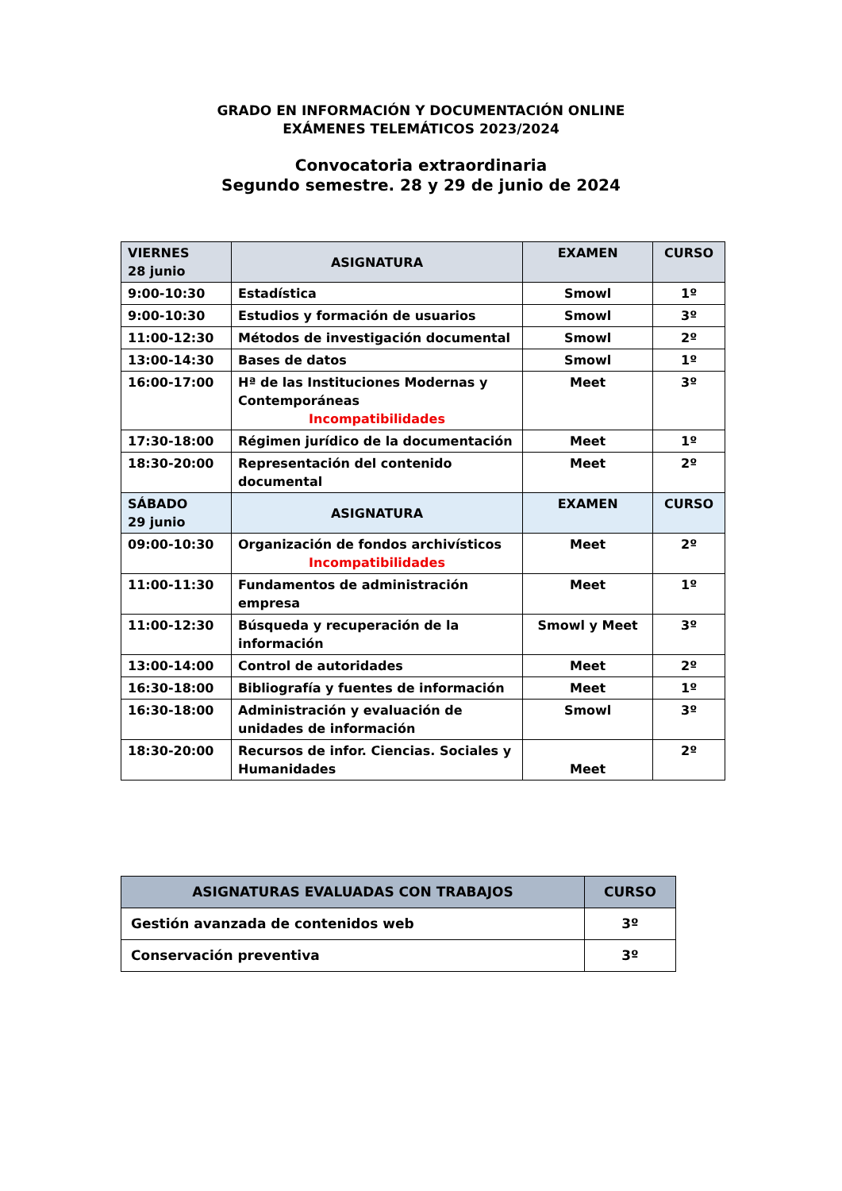GRADO EN INFORMACIÓN Y DOCUMENTACIÓN ONLINE
EXÁMENES TELEMÁTICOS 2023/2024
Convocatoria extraordinaria
Segundo semestre. 28 y 29 de junio de 2024
| VIERNES 28 junio | ASIGNATURA | EXAMEN | CURSO |
| 9:00-10:30 | Estadística | Smowl | 1º |
| 9:00-10:30 | Estudios y formación de usuarios | Smowl | 3º |
| 11:00-12:30 | Métodos de investigación documental | Smowl | 2º |
| 13:00-14:30 | Bases de datos | Smowl | 1º |
| 16:00-17:00 | Hª de las Instituciones Modernas y Contemporáneas Incompatibilidades | Meet | 3º |
| 17:30-18:00 | Régimen jurídico de la documentación | Meet | 1º |
| 18:30-20:00 | Representación del contenido documental | Meet | 2º |
| SÁBADO 29 junio | ASIGNATURA | EXAMEN | CURSO |
| 09:00-10:30 | Organización de fondos archivísticos Incompatibilidades | Meet | 2º |
| 11:00-11:30 | Fundamentos de administración empresa | Meet | 1º |
| 11:00-12:30 | Búsqueda y recuperación de la información | Smowl y Meet | 3º |
| 13:00-14:00 | Control de autoridades | Meet | 2º |
| 16:30-18:00 | Bibliografía y fuentes de información | Meet | 1º |
| 16:30-18:00 | Administración y evaluación de unidades de información | Smowl | 3º |
| 18:30-20:00 | Recursos de infor. Ciencias. Sociales y Humanidades | Meet | 2º |
| ASIGNATURAS EVALUADAS CON TRABAJOS | CURSO |
| --- | --- |
| Gestión avanzada de contenidos web | 3º |
| Conservación preventiva | 3º |